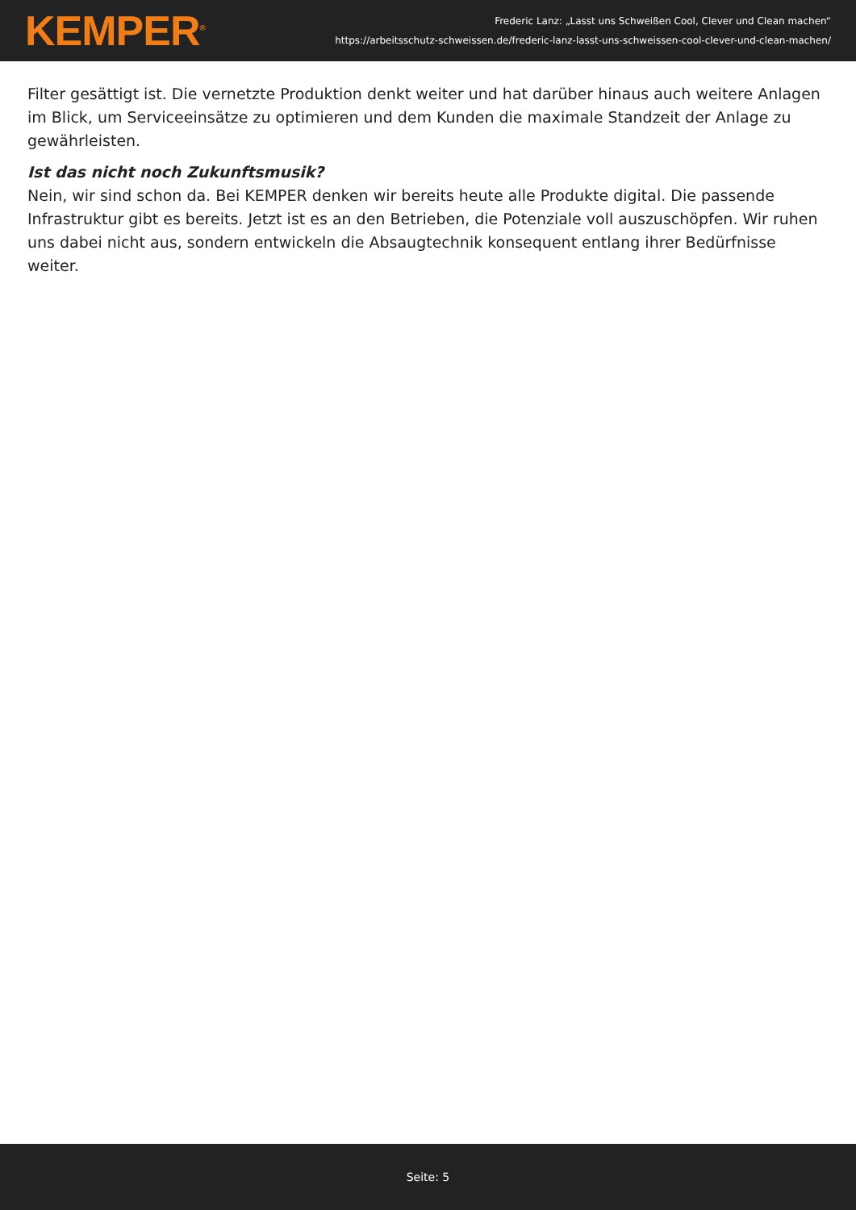KEMPER<sup>®</sup>
Frederic Lanz: „Lasst uns Schweißen Cool, Clever und Clean machen“
https://arbeitsschutz-schweissen.de/frederic-lanz-lasst-uns-schweissen-cool-clever-und-clean-machen/
Filter gesättigt ist. Die vernetzte Produktion denkt weiter und hat darüber hinaus auch weitere Anlagen im Blick, um Serviceeinsätze zu optimieren und dem Kunden die maximale Standzeit der Anlage zu gewährleisten.
Ist das nicht noch Zukunftsmusik?
Nein, wir sind schon da. Bei KEMPER denken wir bereits heute alle Produkte digital. Die passende Infrastruktur gibt es bereits. Jetzt ist es an den Betrieben, die Potenziale voll auszuschöpfen. Wir ruhen uns dabei nicht aus, sondern entwickeln die Absaugtechnik konsequent entlang ihrer Bedürfnisse weiter.
Seite: 5